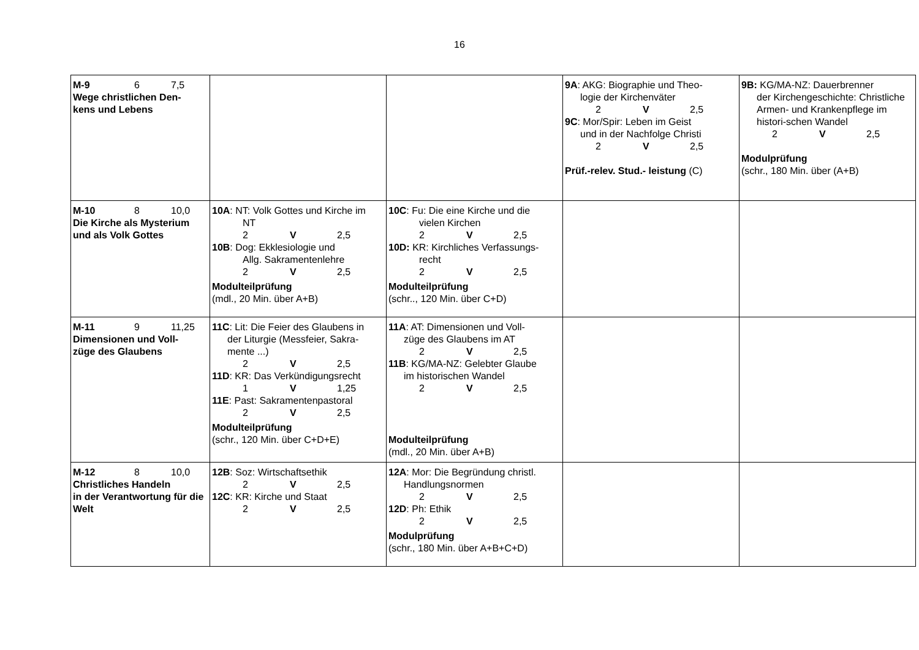16
| M-9 6 7,5 Wege christlichen Den- kens und Lebens | | | 9A : AKG: Biographie und Theo- logie der Kirchenväter 2 V 2,5 9C : Mor/Spir: Leben im Geist und in der Nachfolge Christi 2 V 2,5 Prüf.-relev. Stud.- leistung (C) | 9B: KG/MA-NZ: Dauerbrenner der Kirchengeschichte: Christliche Armen- und Krankenpflege im histori-schen Wandel 2 V 2,5 Modulprüfung (schr., 180 Min. über (A+B) |
| M-10 8 10,0 Die Kirche als Mysterium und als Volk Gottes | 10A : NT: Volk Gottes und Kirche im NT 2 V 2,5 10B : Dog: Ekklesiologie und Allg. Sakramentenlehre 2 V 2,5 Modulteilprüfung (mdl., 20 Min. über A+B) | 10C : Fu: Die eine Kirche und die vielen Kirchen 2 V 2,5 10D: KR: Kirchliches Verfassungs- recht 2 V 2,5 Modulteilprüfung (schr.., 120 Min. über C+D) | | |
| M-11 9 11,25 Dimensionen und Voll- züge des Glaubens | 11C : Lit: Die Feier des Glaubens in der Liturgie (Messfeier, Sakra-mente ...) 2 V 2,5 11D : KR: Das Verkündigungsrecht 1 V 1,25 11E : Past: Sakramentenpastoral 2 V 2,5 Modulteilprüfung (schr., 120 Min. über C+D+E) | 11A : AT: Dimensionen und Voll- züge des Glaubens im AT 2 V 2,5 11B : KG/MA-NZ: Gelebter Glaube im historischen Wandel 2 V 2,5 Modulteilprüfung (mdl., 20 Min. über A+B) | | |
| M-12 8 10,0 Christliches Handeln in der Verantwortung für die Welt | 12B : Soz: Wirtschaftsethik 2 V 2,5 12C : KR: Kirche und Staat 2 V 2,5 | 12A : Mor: Die Begründung christl. Handlungsnormen 2 V 2,5 12D : Ph: Ethik 2 V 2,5 Modulprüfung (schr., 180 Min. über A+B+C+D) | | |